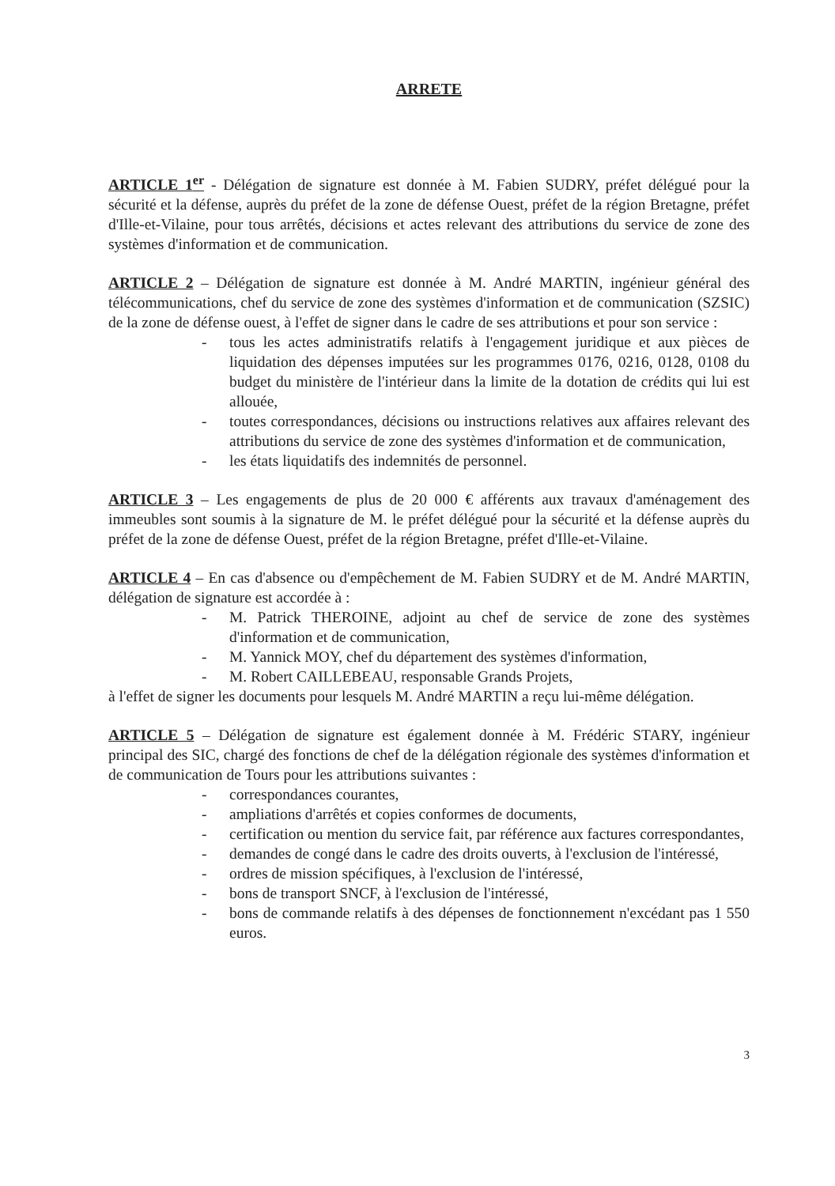ARRETE
ARTICLE 1<sup>er</sup> - Délégation de signature est donnée à M. Fabien SUDRY, préfet délégué pour la sécurité et la défense, auprès du préfet de la zone de défense Ouest, préfet de la région Bretagne, préfet d'Ille-et-Vilaine, pour tous arrêtés, décisions et actes relevant des attributions du service de zone des systèmes d'information et de communication.
ARTICLE 2 – Délégation de signature est donnée à M. André MARTIN, ingénieur général des télécommunications, chef du service de zone des systèmes d'information et de communication (SZSIC) de la zone de défense ouest, à l'effet de signer dans le cadre de ses attributions et pour son service :
- tous les actes administratifs relatifs à l'engagement juridique et aux pièces de liquidation des dépenses imputées sur les programmes 0176, 0216, 0128, 0108 du budget du ministère de l'intérieur dans la limite de la dotation de crédits qui lui est allouée,
- toutes correspondances, décisions ou instructions relatives aux affaires relevant des attributions du service de zone des systèmes d'information et de communication,
- les états liquidatifs des indemnités de personnel.
ARTICLE 3 – Les engagements de plus de 20 000 € afférents aux travaux d'aménagement des immeubles sont soumis à la signature de M. le préfet délégué pour la sécurité et la défense auprès du préfet de la zone de défense Ouest, préfet de la région Bretagne, préfet d'Ille-et-Vilaine.
ARTICLE 4 – En cas d'absence ou d'empêchement de M. Fabien SUDRY et de M. André MARTIN, délégation de signature est accordée à :
- M. Patrick THEROINE, adjoint au chef de service de zone des systèmes d'information et de communication,
- M. Yannick MOY, chef du département des systèmes d'information,
- M. Robert CAILLEBEAU, responsable Grands Projets,
à l'effet de signer les documents pour lesquels M. André MARTIN a reçu lui-même délégation.
ARTICLE 5 – Délégation de signature est également donnée à M. Frédéric STARY, ingénieur principal des SIC, chargé des fonctions de chef de la délégation régionale des systèmes d'information et de communication de Tours pour les attributions suivantes :
- correspondances courantes,
- ampliations d'arrêtés et copies conformes de documents,
- certification ou mention du service fait, par référence aux factures correspondantes,
- demandes de congé dans le cadre des droits ouverts, à l'exclusion de l'intéressé,
- ordres de mission spécifiques, à l'exclusion de l'intéressé,
- bons de transport SNCF, à l'exclusion de l'intéressé,
- bons de commande relatifs à des dépenses de fonctionnement n'excédant pas 1 550 euros.
3